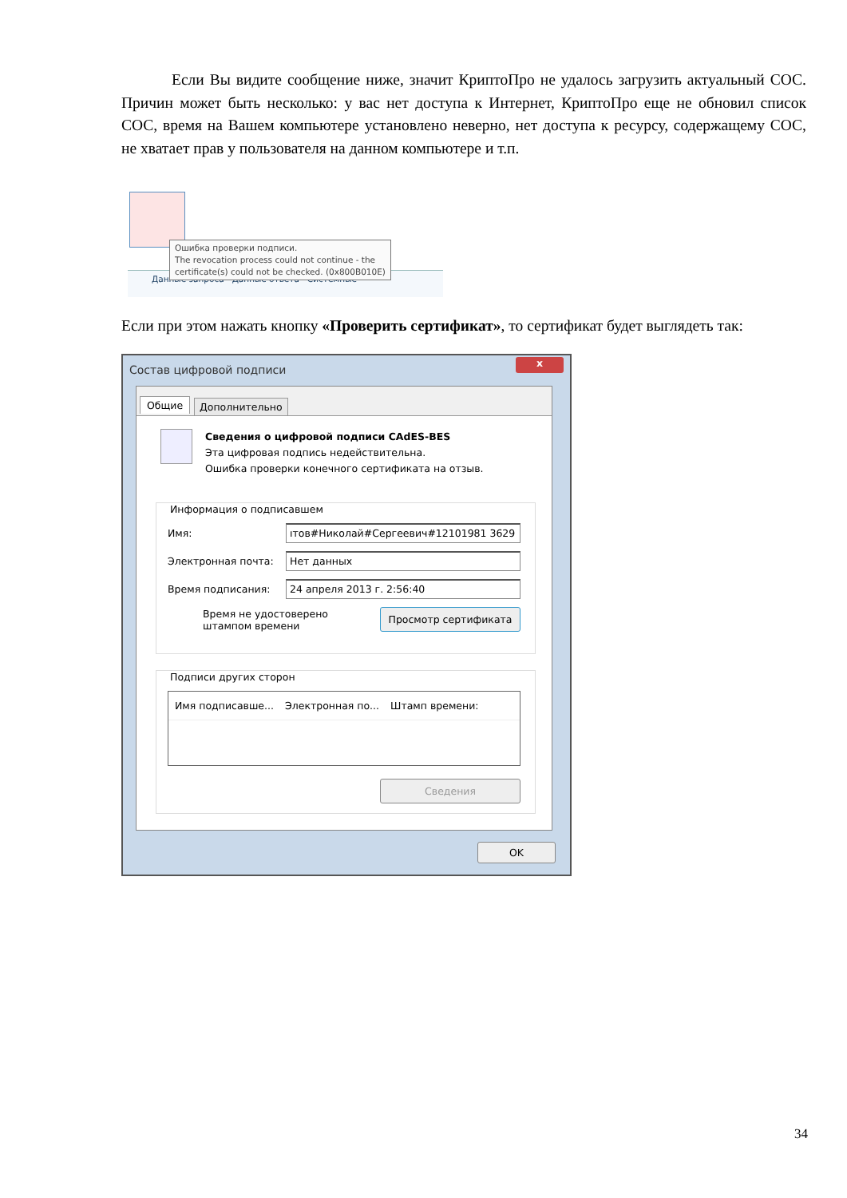Если Вы видите сообщение ниже, значит КриптоПро не удалось загрузить актуальный СОС. Причин может быть несколько: у вас нет доступа к Интернет, КриптоПро еще не обновил список СОС, время на Вашем компьютере установлено неверно, нет доступа к ресурсу, содержащему СОС, не хватает прав у пользователя на данном компьютере и т.п.
Данные запроса Данные ответа Системные
Ошибка проверки подписи.
The revocation process could not continue - the
certificate(s) could not be checked. (0x800B010E)
Если при этом нажать кнопку «Проверить сертификат», то сертификат будет выглядеть так:
Состав цифровой подписи
x
Общие Дополнительно
Сведения о цифровой подписи CAdES-BES
Эта цифровая подпись недействительна.
Ошибка проверки конечного сертификата на отзыв.
Информация о подписавшем
Имя: ıтов#Николай#Сергеевич#12101981 3629
Электронная почта: Нет данных
Время подписания: 24 апреля 2013 г. 2:56:40
Время не удостоверено
штампом времени Просмотр сертификата
Подписи других сторон
Имя подписавше... Электронная по... Штамп времени:
Сведения
OK
34